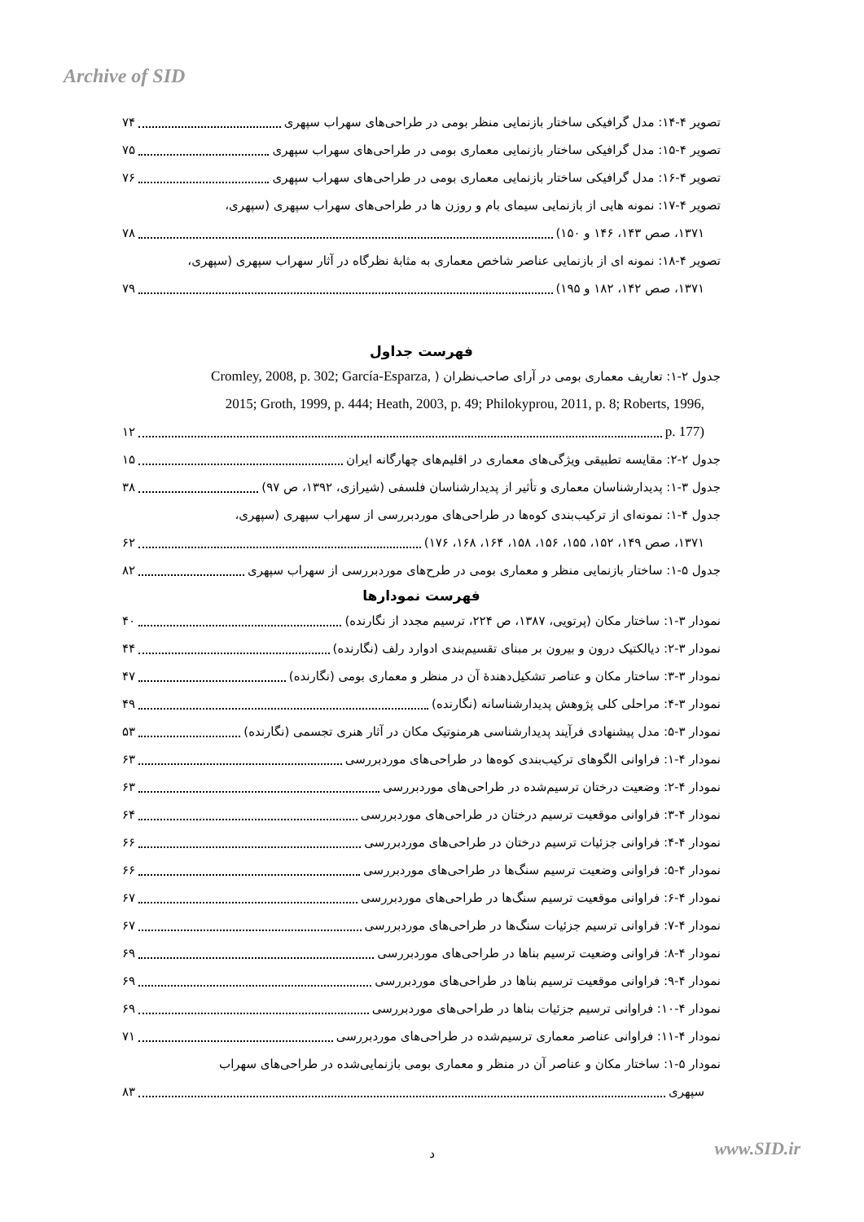Archive of SID
تصویر ۴-۱۴: مدل گرافیکی ساختار بازنمایی منظر بومی در طراحی‌های سهراب سپهری ۷۴
تصویر ۴-۱۵: مدل گرافیکی ساختار بازنمایی معماری بومی در طراحی‌های سهراب سپهری ۷۵
تصویر ۴-۱۶: مدل گرافیکی ساختار بازنمایی معماری بومی در طراحی‌های سهراب سپهری ۷۶
تصویر ۴-۱۷: نمونه هایی از بازنمایی سیمای بام و روزن ها در طراحی‌های سهراب سپهری (سپهری،
۱۳۷۱، صص ۱۴۳، ۱۴۶ و ۱۵۰) ۷۸
تصویر ۴-۱۸: نمونه ای از بازنمایی عناصر شاخص معماری به مثابهٔ نظرگاه در آثار سهراب سپهری (سپهری،
۱۳۷۱، صص ۱۴۲، ۱۸۲ و ۱۹۵) ۷۹
فهرست جداول
جدول ۲-۱: تعاریف معماری بومی در آرای صاحب‌نظران ( Cromley, 2008, p. 302; García-Esparza,
2015; Groth, 1999, p. 444; Heath, 2003, p. 49; Philokyprou, 2011, p. 8; Roberts, 1996,
p. 177) ۱۲
جدول ۲-۲: مقایسه تطبیقی ویژگی‌های معماری در اقلیم‌های چهارگانه ایران ۱۵
جدول ۳-۱: پدیدارشناسان معماری و تأثیر از پدیدارشناسان فلسفی (شیرازی، ۱۳۹۲، ص ۹۷) ۳۸
جدول ۴-۱: نمونه‌ای از ترکیب‌بندی کوه‌ها در طراحی‌های موردبررسی از سهراب سپهری (سپهری،
۱۳۷۱، صص ۱۴۹، ۱۵۲، ۱۵۵، ۱۵۶، ۱۵۸، ۱۶۴، ۱۶۸، ۱۷۶) ۶۲
جدول ۵-۱: ساختار بازنمایی منظر و معماری بومی در طرح‌های موردبررسی از سهراب سپهری ۸۲
فهرست نمودارها
نمودار ۳-۱: ساختار مکان (پرتویی، ۱۳۸۷، ص ۲۲۴، ترسیم مجدد از نگارنده) ۴۰
نمودار ۳-۲: دیالکتیک درون و بیرون بر مبنای تقسیم‌بندی ادوارد رلف (نگارنده) ۴۴
نمودار ۳-۳: ساختار مکان و عناصر تشکیل‌دهندهٔ آن در منظر و معماری بومی (نگارنده) ۴۷
نمودار ۳-۴: مراحلی کلی پژوهش پدیدارشناسانه (نگارنده) ۴۹
نمودار ۳-۵: مدل پیشنهادی فرآیند پدیدارشناسی هرمنوتیک مکان در آثار هنری تجسمی (نگارنده) ۵۳
نمودار ۴-۱: فراوانی الگوهای ترکیب‌بندی کوه‌ها در طراحی‌های موردبررسی ۶۳
نمودار ۴-۲: وضعیت درختان ترسیم‌شده در طراحی‌های موردبررسی ۶۳
نمودار ۴-۳: فراوانی موقعیت ترسیم درختان در طراحی‌های موردبررسی ۶۴
نمودار ۴-۴: فراوانی جزئیات ترسیم درختان در طراحی‌های موردبررسی ۶۶
نمودار ۴-۵: فراوانی وضعیت ترسیم سنگ‌ها در طراحی‌های موردبررسی ۶۶
نمودار ۴-۶: فراوانی موقعیت ترسیم سنگ‌ها در طراحی‌های موردبررسی ۶۷
نمودار ۴-۷: فراوانی ترسیم جزئیات سنگ‌ها در طراحی‌های موردبررسی ۶۷
نمودار ۴-۸: فراوانی وضعیت ترسیم بناها در طراحی‌های موردبررسی ۶۹
نمودار ۴-۹: فراوانی موقعیت ترسیم بناها در طراحی‌های موردبررسی ۶۹
نمودار ۴-۱۰: فراوانی ترسیم جزئیات بناها در طراحی‌های موردبررسی ۶۹
نمودار ۴-۱۱: فراوانی عناصر معماری ترسیم‌شده در طراحی‌های موردبررسی ۷۱
نمودار ۵-۱: ساختار مکان و عناصر آن در منظر و معماری بومی بازنمایی‌شده در طراحی‌های سهراب
سپهری ۸۳
www.SID.ir
د